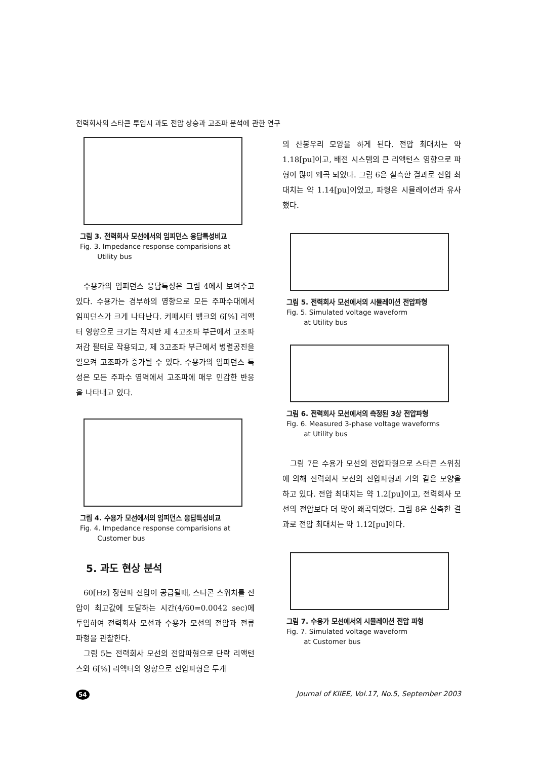전력회사의 스타콘 투입시 과도 전압 상승과 고조파 분석에 관한 연구
그림 3. 전력회사 모선에서의 임피던스 응답특성비교
Fig. 3. Impedance response comparisions at
Utility bus
수용가의 임피던스 응답특성은 그림 4에서 보여주고 있다. 수용가는 경부하의 영향으로 모든 주파수대에서 임피던스가 크게 나타난다. 커패시터 뱅크의 6[%] 리액터 영향으로 크기는 작지만 제 4고조파 부근에서 고조파 저감 필터로 작용되고, 제 3고조파 부근에서 병렬공진을 일으켜 고조파가 증가될 수 있다. 수용가의 임피던스 특성은 모든 주파수 영역에서 고조파에 매우 민감한 반응을 나타내고 있다.
그림 4. 수용가 모선에서의 임피던스 응답특성비교
Fig. 4. Impedance response comparisions at
Customer bus
5. 과도 현상 분석
60[Hz] 정현파 전압이 공급될때, 스타콘 스위치를 전압이 최고값에 도달하는 시간(4/60=0.0042 sec)에 투입하여 전력회사 모선과 수용가 모선의 전압과 전류 파형을 관찰한다.
그림 5는 전력회사 모선의 전압파형으로 단락 리액턴스와 6[%] 리액터의 영향으로 전압파형은 두개
의 산봉우리 모양을 하게 된다. 전압 최대치는 약 1.18[pu]이고, 배전 시스템의 큰 리액턴스 영향으로 파형이 많이 왜곡 되었다. 그림 6은 실측한 결과로 전압 최대치는 약 1.14[pu]이었고, 파형은 시뮬레이션과 유사했다.
그림 5. 전력회사 모선에서의 시뮬레이션 전압파형
Fig. 5. Simulated voltage waveform
at Utility bus
그림 6. 전력회사 모선에서의 측정된 3상 전압파형
Fig. 6. Measured 3-phase voltage waveforms
at Utility bus
그림 7은 수용가 모선의 전압파형으로 스타콘 스위칭에 의해 전력회사 모선의 전압파형과 거의 같은 모양을 하고 있다. 전압 최대치는 약 1.2[pu]이고, 전력회사 모선의 전압보다 더 많이 왜곡되었다. 그림 8은 실측한 결과로 전압 최대치는 약 1.12[pu]이다.
그림 7. 수용가 모선에서의 시뮬레이션 전압 파형
Fig. 7. Simulated voltage waveform
at Customer bus
54 Journal of KIIEE, Vol.17, No.5, September 2003